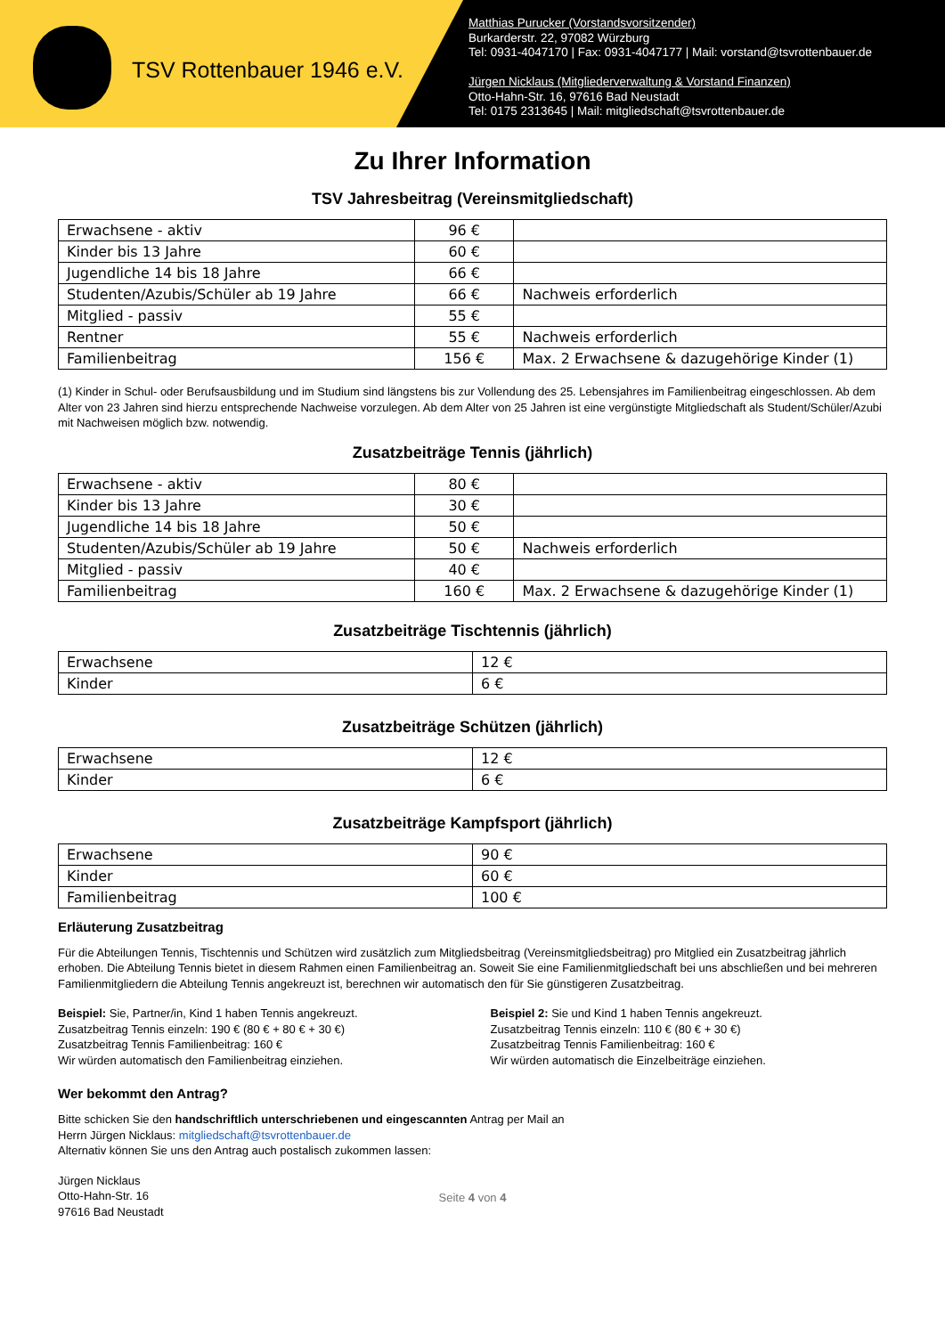TSV Rottenbauer 1946 e.V.
Matthias Purucker (Vorstandsvorsitzender)
Burkarderstr. 22, 97082 Würzburg
Tel: 0931-4047170 | Fax: 0931-4047177 | Mail: vorstand@tsvrottenbauer.de
Jürgen Nicklaus (Mitgliederverwaltung & Vorstand Finanzen)
Otto-Hahn-Str. 16, 97616 Bad Neustadt
Tel: 0175 2313645 | Mail: mitgliedschaft@tsvrottenbauer.de
Zu Ihrer Information
TSV Jahresbeitrag (Vereinsmitgliedschaft)
| Erwachsene - aktiv | 96 € | |
| Kinder bis 13 Jahre | 60 € | |
| Jugendliche 14 bis 18 Jahre | 66 € | |
| Studenten/Azubis/Schüler ab 19 Jahre | 66 € | Nachweis erforderlich |
| Mitglied - passiv | 55 € | |
| Rentner | 55 € | Nachweis erforderlich |
| Familienbeitrag | 156 € | Max. 2 Erwachsene & dazugehörige Kinder (1) |
(1) Kinder in Schul- oder Berufsausbildung und im Studium sind längstens bis zur Vollendung des 25. Lebensjahres im Familienbeitrag eingeschlossen. Ab dem Alter von 23 Jahren sind hierzu entsprechende Nachweise vorzulegen. Ab dem Alter von 25 Jahren ist eine vergünstigte Mitgliedschaft als Student/Schüler/Azubi mit Nachweisen möglich bzw. notwendig.
Zusatzbeiträge Tennis (jährlich)
| Erwachsene - aktiv | 80 € | |
| Kinder bis 13 Jahre | 30 € | |
| Jugendliche 14 bis 18 Jahre | 50 € | |
| Studenten/Azubis/Schüler ab 19 Jahre | 50 € | Nachweis erforderlich |
| Mitglied - passiv | 40 € | |
| Familienbeitrag | 160 € | Max. 2 Erwachsene & dazugehörige Kinder (1) |
Zusatzbeiträge Tischtennis (jährlich)
| Erwachsene | 12 € |
| Kinder | 6 € |
Zusatzbeiträge Schützen (jährlich)
| Erwachsene | 12 € |
| Kinder | 6 € |
Zusatzbeiträge Kampfsport (jährlich)
| Erwachsene | 90 € |
| Kinder | 60 € |
| Familienbeitrag | 100 € |
Erläuterung Zusatzbeitrag
Für die Abteilungen Tennis, Tischtennis und Schützen wird zusätzlich zum Mitgliedsbeitrag (Vereinsmitgliedsbeitrag) pro Mitglied ein Zusatzbeitrag jährlich erhoben. Die Abteilung Tennis bietet in diesem Rahmen einen Familienbeitrag an. Soweit Sie eine Familienmitgliedschaft bei uns abschließen und bei mehreren Familienmitgliedern die Abteilung Tennis angekreuzt ist, berechnen wir automatisch den für Sie günstigeren Zusatzbeitrag.
Beispiel: Sie, Partner/in, Kind 1 haben Tennis angekreuzt.
Zusatzbeitrag Tennis einzeln: 190 € (80 € + 80 € + 30 €)
Zusatzbeitrag Tennis Familienbeitrag: 160 €
Wir würden automatisch den Familienbeitrag einziehen.
Beispiel 2: Sie und Kind 1 haben Tennis angekreuzt.
Zusatzbeitrag Tennis einzeln: 110 € (80 € + 30 €)
Zusatzbeitrag Tennis Familienbeitrag: 160 €
Wir würden automatisch die Einzelbeiträge einziehen.
Wer bekommt den Antrag?
Bitte schicken Sie den handschriftlich unterschriebenen und eingescannten Antrag per Mail an
Herrn Jürgen Nicklaus: mitgliedschaft@tsvrottenbauer.de
Alternativ können Sie uns den Antrag auch postalisch zukommen lassen:
Jürgen Nicklaus
Otto-Hahn-Str. 16
97616 Bad Neustadt
Seite 4 von 4